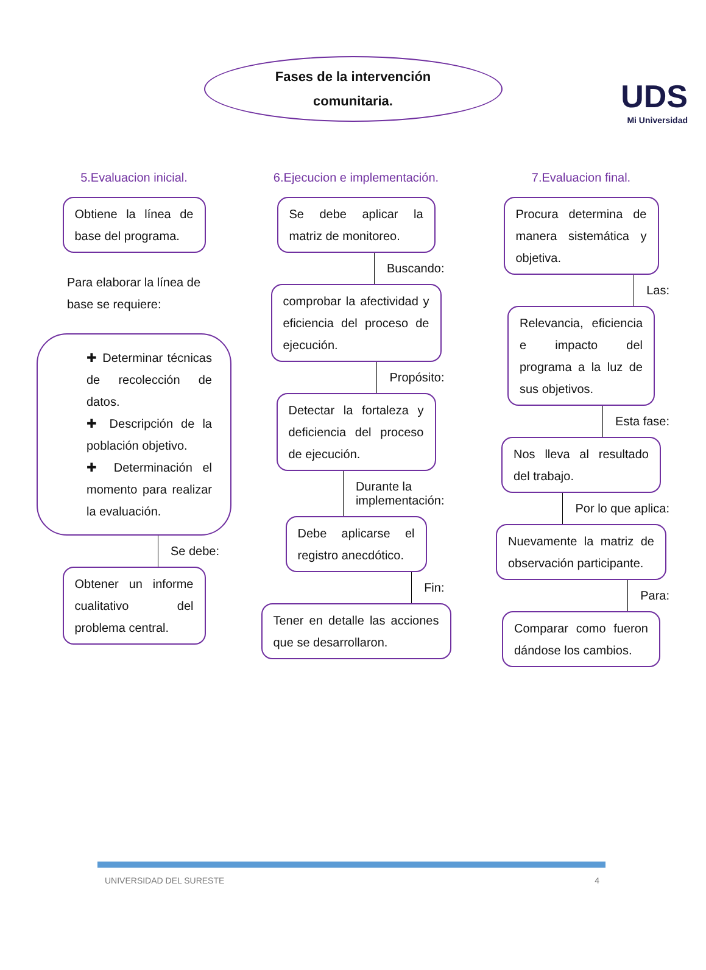UDS
Mi Universidad
Fases de la intervención
comunitaria.
5.Evaluacion inicial.
Obtiene la línea de base del programa.
Para elaborar la línea de base se requiere:
✚ Determinar técnicas de recolección de datos.
✚ Descripción de la población objetivo.
✚ Determinación el momento para realizar la evaluación.
Se debe:
Obtener un informe cualitativo del problema central.
6.Ejecucion e implementación.
Se debe aplicar la matriz de monitoreo.
Buscando:
comprobar la afectividad y eficiencia del proceso de ejecución.
Propósito:
Detectar la fortaleza y deficiencia del proceso de ejecución.
Durante la
implementación:
Debe aplicarse el registro anecdótico.
Fin:
Tener en detalle las acciones que se desarrollaron.
7.Evaluacion final.
Procura determina de manera sistemática y objetiva.
Las:
Relevancia, eficiencia e impacto del programa a la luz de sus objetivos.
Esta fase:
Nos lleva al resultado del trabajo.
Por lo que aplica:
Nuevamente la matriz de observación participante.
Para:
Comparar como fueron dándose los cambios.
UNIVERSIDAD DEL SURESTE 4